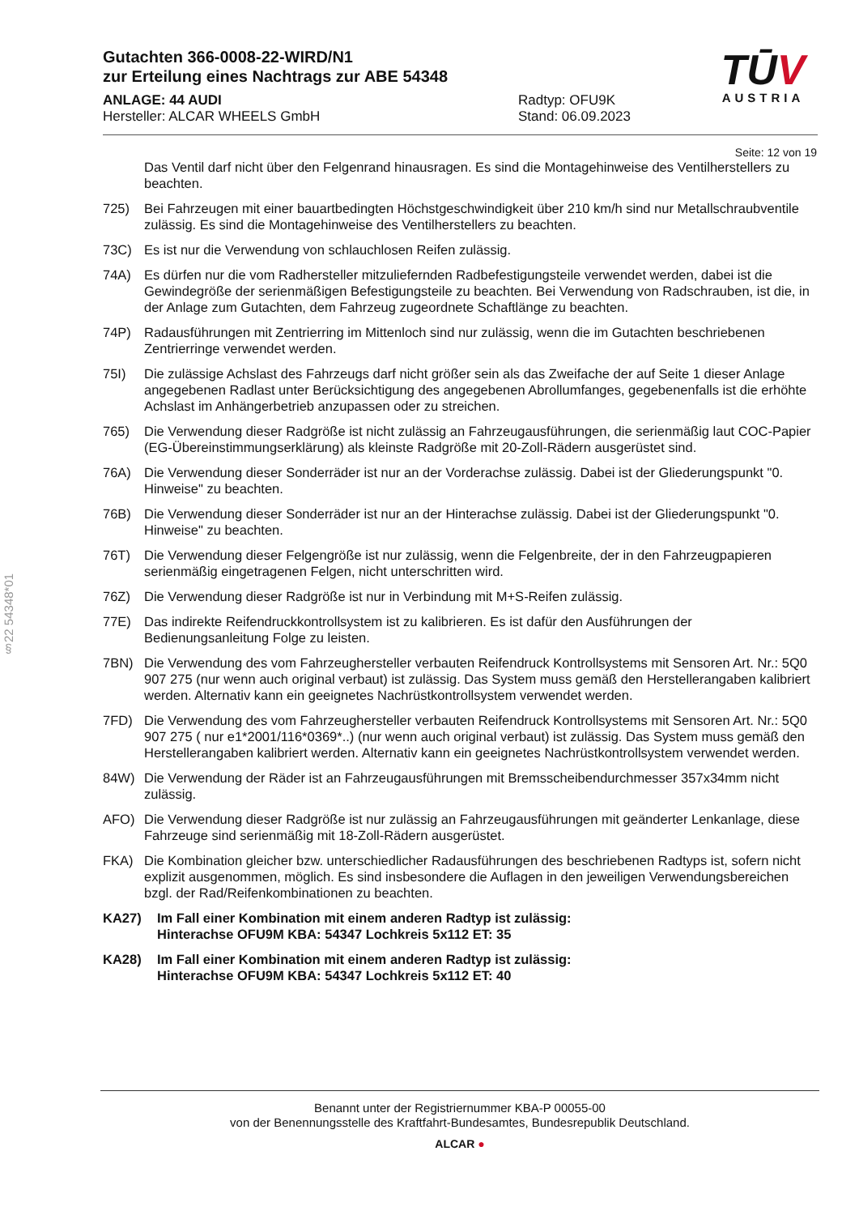§22 54348*01
Gutachten 366-0008-22-WIRD/N1
zur Erteilung eines Nachtrags zur ABE 54348
ANLAGE: 44 AUDI
Hersteller: ALCAR WHEELS GmbH
Radtyp: OFU9K
Stand: 06.09.2023
TŪV
AUSTRIA
Seite: 12 von 19
Das Ventil darf nicht über den Felgenrand hinausragen. Es sind die Montagehinweise des Ventilherstellers zu beachten.
725) Bei Fahrzeugen mit einer bauartbedingten Höchstgeschwindigkeit über 210 km/h sind nur Metallschraubventile zulässig. Es sind die Montagehinweise des Ventilherstellers zu beachten.
73C) Es ist nur die Verwendung von schlauchlosen Reifen zulässig.
74A) Es dürfen nur die vom Radhersteller mitzuliefernden Radbefestigungsteile verwendet werden, dabei ist die Gewindegröße der serienmäßigen Befestigungsteile zu beachten. Bei Verwendung von Radschrauben, ist die, in der Anlage zum Gutachten, dem Fahrzeug zugeordnete Schaftlänge zu beachten.
74P) Radausführungen mit Zentrierring im Mittenloch sind nur zulässig, wenn die im Gutachten beschriebenen Zentrierringe verwendet werden.
75I) Die zulässige Achslast des Fahrzeugs darf nicht größer sein als das Zweifache der auf Seite 1 dieser Anlage angegebenen Radlast unter Berücksichtigung des angegebenen Abrollumfanges, gegebenenfalls ist die erhöhte Achslast im Anhängerbetrieb anzupassen oder zu streichen.
765) Die Verwendung dieser Radgröße ist nicht zulässig an Fahrzeugausführungen, die serienmäßig laut COC-Papier (EG-Übereinstimmungserklärung) als kleinste Radgröße mit 20-Zoll-Rädern ausgerüstet sind.
76A) Die Verwendung dieser Sonderräder ist nur an der Vorderachse zulässig. Dabei ist der Gliederungspunkt "0. Hinweise" zu beachten.
76B) Die Verwendung dieser Sonderräder ist nur an der Hinterachse zulässig. Dabei ist der Gliederungspunkt "0. Hinweise" zu beachten.
76T) Die Verwendung dieser Felgengröße ist nur zulässig, wenn die Felgenbreite, der in den Fahrzeugpapieren serienmäßig eingetragenen Felgen, nicht unterschritten wird.
76Z) Die Verwendung dieser Radgröße ist nur in Verbindung mit M+S-Reifen zulässig.
77E) Das indirekte Reifendruckkontrollsystem ist zu kalibrieren. Es ist dafür den Ausführungen der Bedienungsanleitung Folge zu leisten.
7BN) Die Verwendung des vom Fahrzeughersteller verbauten Reifendruck Kontrollsystems mit Sensoren Art. Nr.: 5Q0 907 275 (nur wenn auch original verbaut) ist zulässig. Das System muss gemäß den Herstellerangaben kalibriert werden. Alternativ kann ein geeignetes Nachrüstkontrollsystem verwendet werden.
7FD) Die Verwendung des vom Fahrzeughersteller verbauten Reifendruck Kontrollsystems mit Sensoren Art. Nr.: 5Q0 907 275 ( nur e1*2001/116*0369*..) (nur wenn auch original verbaut) ist zulässig. Das System muss gemäß den Herstellerangaben kalibriert werden. Alternativ kann ein geeignetes Nachrüstkontrollsystem verwendet werden.
84W) Die Verwendung der Räder ist an Fahrzeugausführungen mit Bremsscheibendurchmesser 357x34mm nicht zulässig.
AFO) Die Verwendung dieser Radgröße ist nur zulässig an Fahrzeugausführungen mit geänderter Lenkanlage, diese Fahrzeuge sind serienmäßig mit 18-Zoll-Rädern ausgerüstet.
FKA) Die Kombination gleicher bzw. unterschiedlicher Radausführungen des beschriebenen Radtyps ist, sofern nicht explizit ausgenommen, möglich. Es sind insbesondere die Auflagen in den jeweiligen Verwendungsbereichen bzgl. der Rad/Reifenkombinationen zu beachten.
KA27) Im Fall einer Kombination mit einem anderen Radtyp ist zulässig:
Hinterachse OFU9M KBA: 54347 Lochkreis 5x112 ET: 35
KA28) Im Fall einer Kombination mit einem anderen Radtyp ist zulässig:
Hinterachse OFU9M KBA: 54347 Lochkreis 5x112 ET: 40
Benannt unter der Registriernummer KBA-P 00055-00
von der Benennungsstelle des Kraftfahrt-Bundesamtes, Bundesrepublik Deutschland.
ALCAR ●